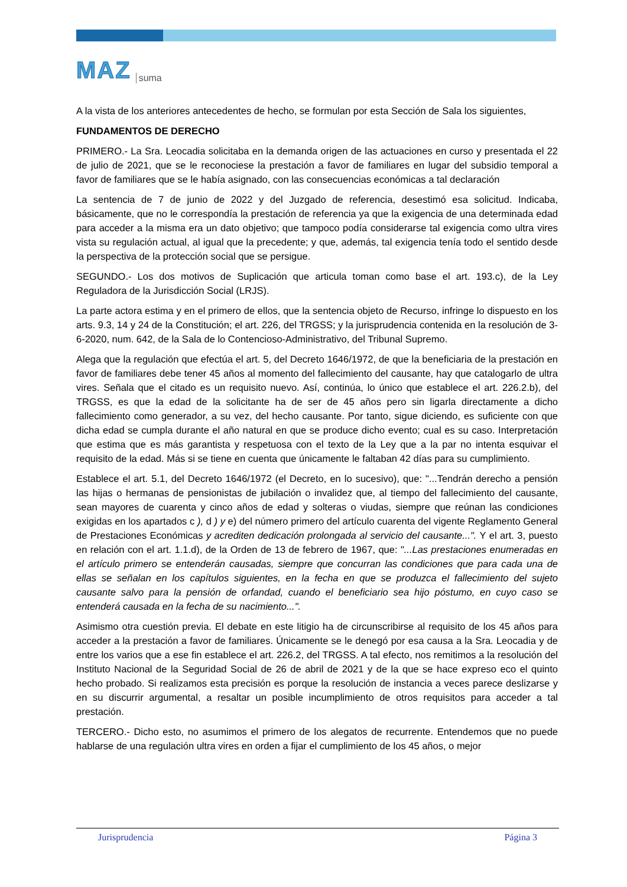MAZ suma
A la vista de los anteriores antecedentes de hecho, se formulan por esta Sección de Sala los siguientes,
FUNDAMENTOS DE DERECHO
PRIMERO.- La Sra. Leocadia solicitaba en la demanda origen de las actuaciones en curso y presentada el 22 de julio de 2021, que se le reconociese la prestación a favor de familiares en lugar del subsidio temporal a favor de familiares que se le había asignado, con las consecuencias económicas a tal declaración
La sentencia de 7 de junio de 2022 y del Juzgado de referencia, desestimó esa solicitud. Indicaba, básicamente, que no le correspondía la prestación de referencia ya que la exigencia de una determinada edad para acceder a la misma era un dato objetivo; que tampoco podía considerarse tal exigencia como ultra vires vista su regulación actual, al igual que la precedente; y que, además, tal exigencia tenía todo el sentido desde la perspectiva de la protección social que se persigue.
SEGUNDO.- Los dos motivos de Suplicación que articula toman como base el art. 193.c), de la Ley Reguladora de la Jurisdicción Social (LRJS).
La parte actora estima y en el primero de ellos, que la sentencia objeto de Recurso, infringe lo dispuesto en los arts. 9.3, 14 y 24 de la Constitución; el art. 226, del TRGSS; y la jurisprudencia contenida en la resolución de 3-6-2020, num. 642, de la Sala de lo Contencioso-Administrativo, del Tribunal Supremo.
Alega que la regulación que efectúa el art. 5, del Decreto 1646/1972, de que la beneficiaria de la prestación en favor de familiares debe tener 45 años al momento del fallecimiento del causante, hay que catalogarlo de ultra vires. Señala que el citado es un requisito nuevo. Así, continúa, lo único que establece el art. 226.2.b), del TRGSS, es que la edad de la solicitante ha de ser de 45 años pero sin ligarla directamente a dicho fallecimiento como generador, a su vez, del hecho causante. Por tanto, sigue diciendo, es suficiente con que dicha edad se cumpla durante el año natural en que se produce dicho evento; cual es su caso. Interpretación que estima que es más garantista y respetuosa con el texto de la Ley que a la par no intenta esquivar el requisito de la edad. Más si se tiene en cuenta que únicamente le faltaban 42 días para su cumplimiento.
Establece el art. 5.1, del Decreto 1646/1972 (el Decreto, en lo sucesivo), que: "...Tendrán derecho a pensión las hijas o hermanas de pensionistas de jubilación o invalidez que, al tiempo del fallecimiento del causante, sean mayores de cuarenta y cinco años de edad y solteras o viudas, siempre que reúnan las condiciones exigidas en los apartados c ), d ) y e) del número primero del artículo cuarenta del vigente Reglamento General de Prestaciones Económicas y acrediten dedicación prolongada al servicio del causante...". Y el art. 3, puesto en relación con el art. 1.1.d), de la Orden de 13 de febrero de 1967, que: "...Las prestaciones enumeradas en el artículo primero se entenderán causadas, siempre que concurran las condiciones que para cada una de ellas se señalan en los capítulos siguientes, en la fecha en que se produzca el fallecimiento del sujeto causante salvo para la pensión de orfandad, cuando el beneficiario sea hijo póstumo, en cuyo caso se entenderá causada en la fecha de su nacimiento...".
Asimismo otra cuestión previa. El debate en este litigio ha de circunscribirse al requisito de los 45 años para acceder a la prestación a favor de familiares. Únicamente se le denegó por esa causa a la Sra. Leocadia y de entre los varios que a ese fin establece el art. 226.2, del TRGSS. A tal efecto, nos remitimos a la resolución del Instituto Nacional de la Seguridad Social de 26 de abril de 2021 y de la que se hace expreso eco el quinto hecho probado. Si realizamos esta precisión es porque la resolución de instancia a veces parece deslizarse y en su discurrir argumental, a resaltar un posible incumplimiento de otros requisitos para acceder a tal prestación.
TERCERO.- Dicho esto, no asumimos el primero de los alegatos de recurrente. Entendemos que no puede hablarse de una regulación ultra vires en orden a fijar el cumplimiento de los 45 años, o mejor
Jurisprudencia Página 3